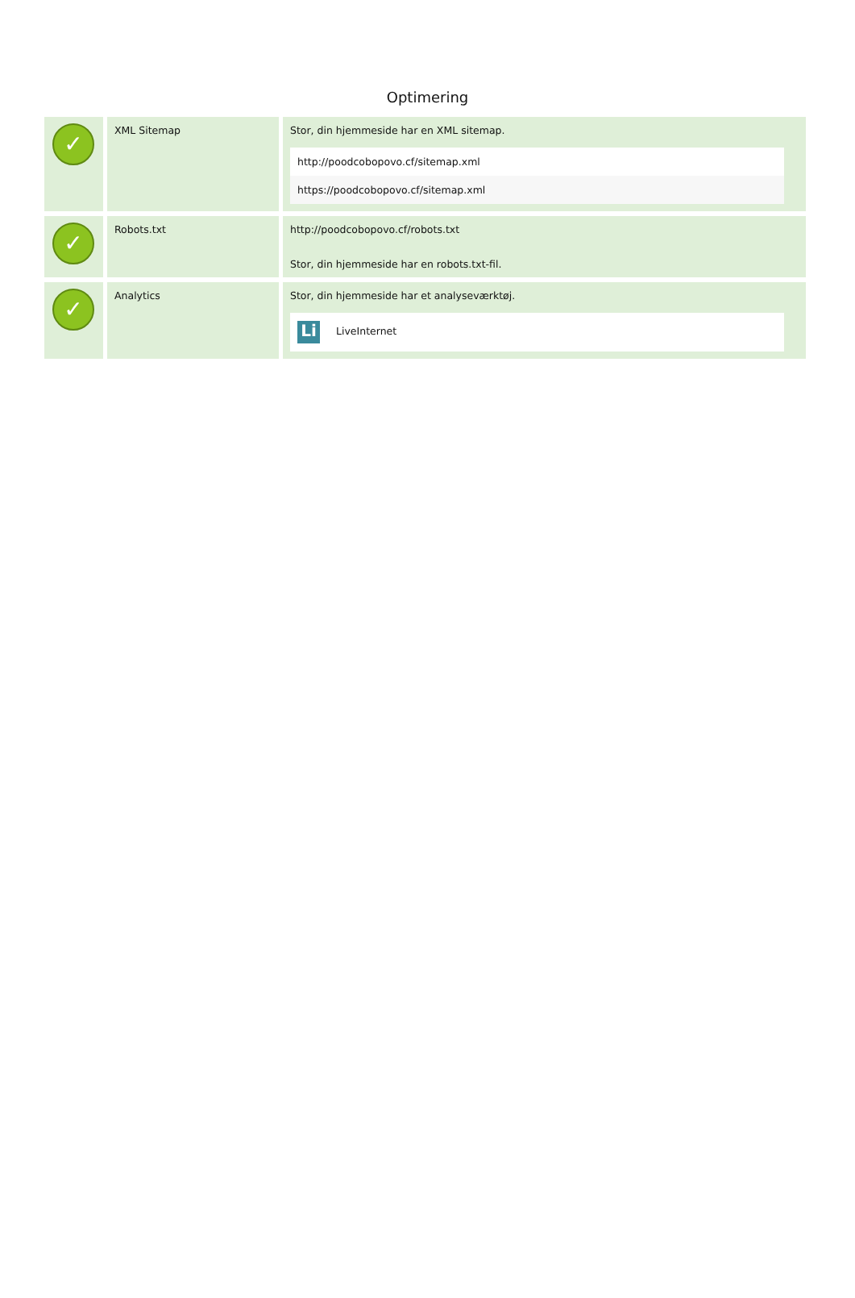Optimering
| ✓ | XML Sitemap | Stor, din hjemmeside har en XML sitemap. http://poodcobopovo.cf/sitemap.xml https://poodcobopovo.cf/sitemap.xml |
| ✓ | Robots.txt | http://poodcobopovo.cf/robots.txt Stor, din hjemmeside har en robots.txt-fil. |
| ✓ | Analytics | Stor, din hjemmeside har et analyseværktøj. Li LiveInternet |